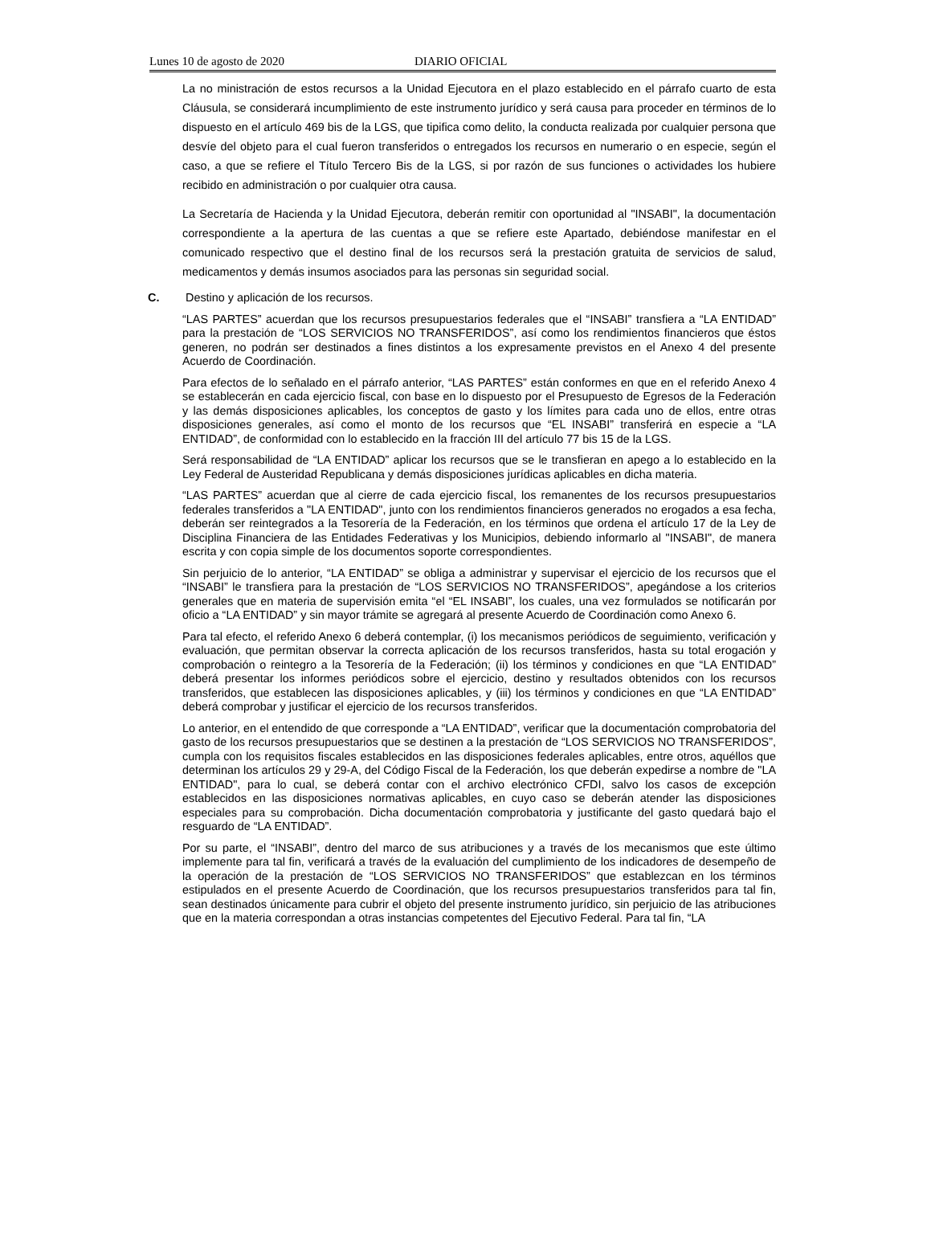Lunes 10 de agosto de 2020 DIARIO OFICIAL
La no ministración de estos recursos a la Unidad Ejecutora en el plazo establecido en el párrafo cuarto de esta Cláusula, se considerará incumplimiento de este instrumento jurídico y será causa para proceder en términos de lo dispuesto en el artículo 469 bis de la LGS, que tipifica como delito, la conducta realizada por cualquier persona que desvíe del objeto para el cual fueron transferidos o entregados los recursos en numerario o en especie, según el caso, a que se refiere el Título Tercero Bis de la LGS, si por razón de sus funciones o actividades los hubiere recibido en administración o por cualquier otra causa.
La Secretaría de Hacienda y la Unidad Ejecutora, deberán remitir con oportunidad al "INSABI", la documentación correspondiente a la apertura de las cuentas a que se refiere este Apartado, debiéndose manifestar en el comunicado respectivo que el destino final de los recursos será la prestación gratuita de servicios de salud, medicamentos y demás insumos asociados para las personas sin seguridad social.
C. Destino y aplicación de los recursos.
“LAS PARTES” acuerdan que los recursos presupuestarios federales que el “INSABI” transfiera a “LA ENTIDAD” para la prestación de “LOS SERVICIOS NO TRANSFERIDOS”, así como los rendimientos financieros que éstos generen, no podrán ser destinados a fines distintos a los expresamente previstos en el Anexo 4 del presente Acuerdo de Coordinación.
Para efectos de lo señalado en el párrafo anterior, “LAS PARTES” están conformes en que en el referido Anexo 4 se establecerán en cada ejercicio fiscal, con base en lo dispuesto por el Presupuesto de Egresos de la Federación y las demás disposiciones aplicables, los conceptos de gasto y los límites para cada uno de ellos, entre otras disposiciones generales, así como el monto de los recursos que “EL INSABI” transferirá en especie a “LA ENTIDAD”, de conformidad con lo establecido en la fracción III del artículo 77 bis 15 de la LGS.
Será responsabilidad de “LA ENTIDAD” aplicar los recursos que se le transfieran en apego a lo establecido en la Ley Federal de Austeridad Republicana y demás disposiciones jurídicas aplicables en dicha materia.
“LAS PARTES” acuerdan que al cierre de cada ejercicio fiscal, los remanentes de los recursos presupuestarios federales transferidos a "LA ENTIDAD", junto con los rendimientos financieros generados no erogados a esa fecha, deberán ser reintegrados a la Tesorería de la Federación, en los términos que ordena el artículo 17 de la Ley de Disciplina Financiera de las Entidades Federativas y los Municipios, debiendo informarlo al "INSABI", de manera escrita y con copia simple de los documentos soporte correspondientes.
Sin perjuicio de lo anterior, “LA ENTIDAD” se obliga a administrar y supervisar el ejercicio de los recursos que el “INSABI” le transfiera para la prestación de “LOS SERVICIOS NO TRANSFERIDOS”, apegándose a los criterios generales que en materia de supervisión emita “el “EL INSABI”, los cuales, una vez formulados se notificarán por oficio a “LA ENTIDAD” y sin mayor trámite se agregará al presente Acuerdo de Coordinación como Anexo 6.
Para tal efecto, el referido Anexo 6 deberá contemplar, (i) los mecanismos periódicos de seguimiento, verificación y evaluación, que permitan observar la correcta aplicación de los recursos transferidos, hasta su total erogación y comprobación o reintegro a la Tesorería de la Federación; (ii) los términos y condiciones en que “LA ENTIDAD” deberá presentar los informes periódicos sobre el ejercicio, destino y resultados obtenidos con los recursos transferidos, que establecen las disposiciones aplicables, y (iii) los términos y condiciones en que “LA ENTIDAD” deberá comprobar y justificar el ejercicio de los recursos transferidos.
Lo anterior, en el entendido de que corresponde a “LA ENTIDAD”, verificar que la documentación comprobatoria del gasto de los recursos presupuestarios que se destinen a la prestación de “LOS SERVICIOS NO TRANSFERIDOS”, cumpla con los requisitos fiscales establecidos en las disposiciones federales aplicables, entre otros, aquéllos que determinan los artículos 29 y 29-A, del Código Fiscal de la Federación, los que deberán expedirse a nombre de "LA ENTIDAD", para lo cual, se deberá contar con el archivo electrónico CFDI, salvo los casos de excepción establecidos en las disposiciones normativas aplicables, en cuyo caso se deberán atender las disposiciones especiales para su comprobación. Dicha documentación comprobatoria y justificante del gasto quedará bajo el resguardo de “LA ENTIDAD”.
Por su parte, el “INSABI”, dentro del marco de sus atribuciones y a través de los mecanismos que este último implemente para tal fin, verificará a través de la evaluación del cumplimiento de los indicadores de desempeño de la operación de la prestación de “LOS SERVICIOS NO TRANSFERIDOS” que establezcan en los términos estipulados en el presente Acuerdo de Coordinación, que los recursos presupuestarios transferidos para tal fin, sean destinados únicamente para cubrir el objeto del presente instrumento jurídico, sin perjuicio de las atribuciones que en la materia correspondan a otras instancias competentes del Ejecutivo Federal. Para tal fin, “LA